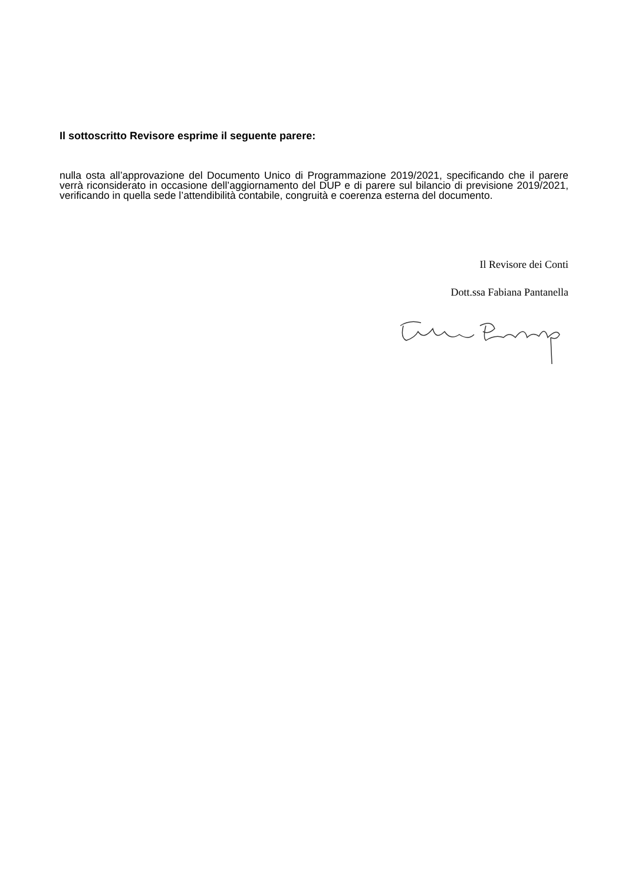Il sottoscritto Revisore esprime il seguente parere:
nulla osta all’approvazione del Documento Unico di Programmazione 2019/2021, specificando che il parere verrà riconsiderato in occasione dell’aggiornamento del DUP e di parere sul bilancio di previsione 2019/2021, verificando in quella sede l’attendibilità contabile, congruità e coerenza esterna del documento.
Il Revisore dei Conti
Dott.ssa Fabiana Pantanella